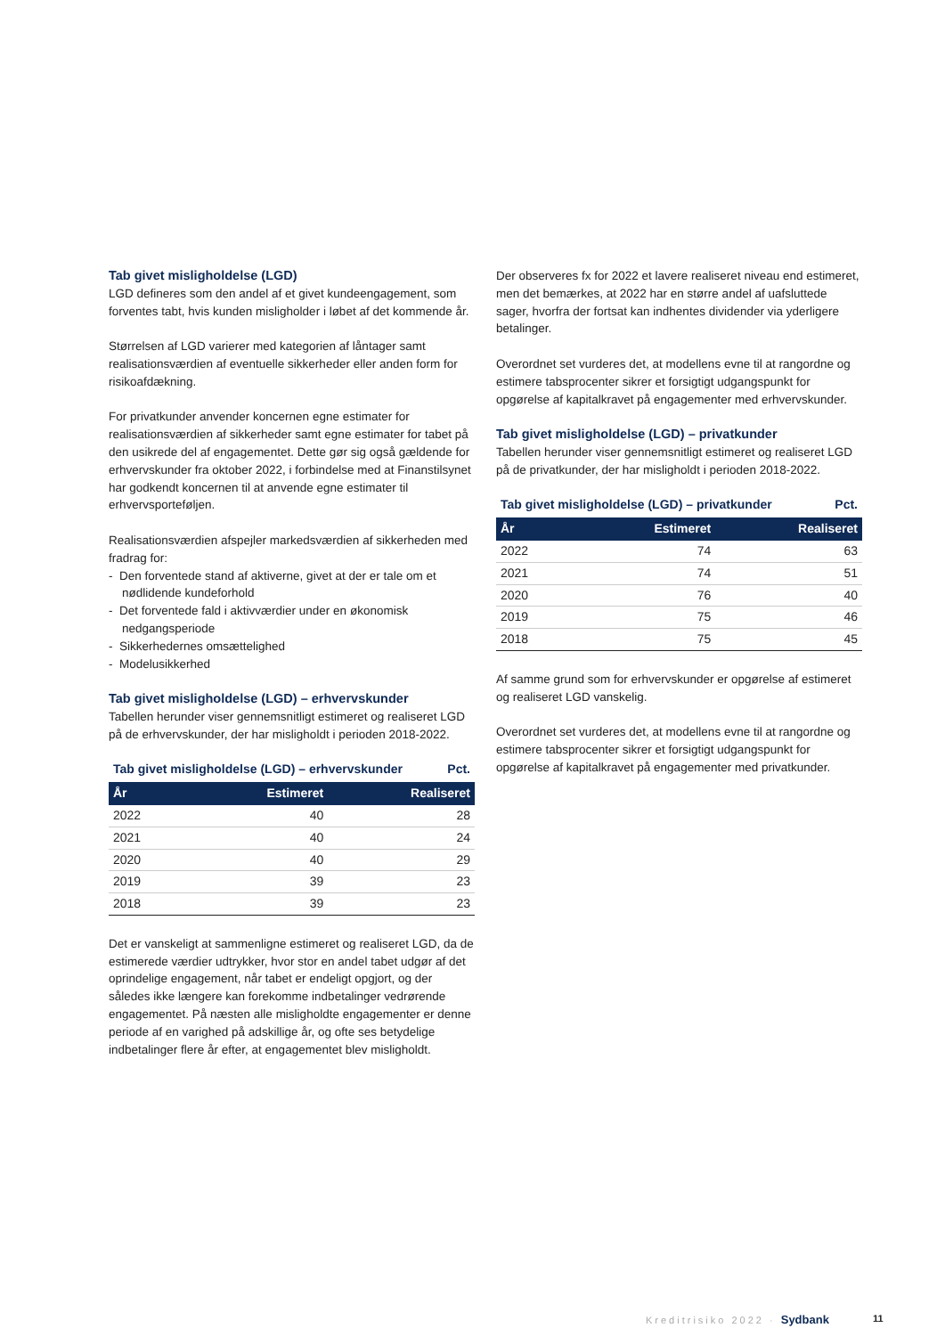Tab givet misligholdelse (LGD)
LGD defineres som den andel af et givet kundeengagement, som forventes tabt, hvis kunden misligholder i løbet af det kommende år.
Størrelsen af LGD varierer med kategorien af låntager samt realisationsværdien af eventuelle sikkerheder eller anden form for risikoafdækning.
For privatkunder anvender koncernen egne estimater for realisationsværdien af sikkerheder samt egne estimater for tabet på den usikrede del af engagementet. Dette gør sig også gældende for erhvervskunder fra oktober 2022, i forbindelse med at Finanstilsynet har godkendt koncernen til at anvende egne estimater til erhvervsporteføljen.
Realisationsværdien afspejler markedsværdien af sikkerheden med fradrag for:
- Den forventede stand af aktiverne, givet at der er tale om et nødlidende kundeforhold
- Det forventede fald i aktivværdier under en økonomisk nedgangsperiode
- Sikkerhedernes omsættelighed
- Modelusikkerhed
Tab givet misligholdelse (LGD) – erhvervskunder
Tabellen herunder viser gennemsnitligt estimeret og realiseret LGD på de erhvervskunder, der har misligholdt i perioden 2018-2022.
Tab givet misligholdelse (LGD) – erhvervskunder Pct.
| År | Estimeret | Realiseret |
| --- | --- | --- |
| 2022 | 40 | 28 |
| 2021 | 40 | 24 |
| 2020 | 40 | 29 |
| 2019 | 39 | 23 |
| 2018 | 39 | 23 |
Det er vanskeligt at sammenligne estimeret og realiseret LGD, da de estimerede værdier udtrykker, hvor stor en andel tabet udgør af det oprindelige engagement, når tabet er endeligt opgjort, og der således ikke længere kan forekomme indbetalinger vedrørende engagementet. På næsten alle misligholdte engagementer er denne periode af en varighed på adskillige år, og ofte ses betydelige indbetalinger flere år efter, at engagementet blev misligholdt.
Der observeres fx for 2022 et lavere realiseret niveau end estimeret, men det bemærkes, at 2022 har en større andel af uafsluttede sager, hvorfra der fortsat kan indhentes dividender via yderligere betalinger.
Overordnet set vurderes det, at modellens evne til at rangordne og estimere tabsprocenter sikrer et forsigtigt udgangspunkt for opgørelse af kapitalkravet på engagementer med erhvervskunder.
Tab givet misligholdelse (LGD) – privatkunder
Tabellen herunder viser gennemsnitligt estimeret og realiseret LGD på de privatkunder, der har misligholdt i perioden 2018-2022.
Tab givet misligholdelse (LGD) – privatkunder Pct.
| År | Estimeret | Realiseret |
| --- | --- | --- |
| 2022 | 74 | 63 |
| 2021 | 74 | 51 |
| 2020 | 76 | 40 |
| 2019 | 75 | 46 |
| 2018 | 75 | 45 |
Af samme grund som for erhvervskunder er opgørelse af estimeret og realiseret LGD vanskelig.
Overordnet set vurderes det, at modellens evne til at rangordne og estimere tabsprocenter sikrer et forsigtigt udgangspunkt for opgørelse af kapitalkravet på engagementer med privatkunder.
Kreditrisiko 2022 · Sydbank 11